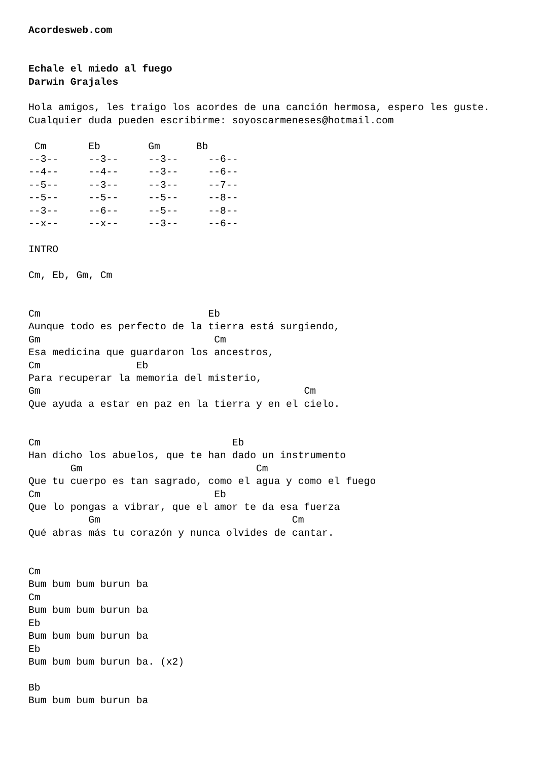Acordesweb.com


Echale el miedo al fuego
Darwin Grajales

Hola amigos, les traigo los acordes de una canción hermosa, espero les guste.
Cualquier duda pueden escribirme: soyoscarmeneses@hotmail.com

 Cm       Eb        Gm      Bb
--3--     --3--     --3--     --6--
--4--     --4--     --3--     --6--
--5--     --3--     --3--     --7--
--5--     --5--     --5--     --8--
--3--     --6--     --5--     --8--
--x--     --x--     --3--     --6--

INTRO

Cm, Eb, Gm, Cm


Cm                            Eb
Aunque todo es perfecto de la tierra está surgiendo,
Gm                             Cm
Esa medicina que guardaron los ancestros,
Cm                Eb
Para recuperar la memoria del misterio,
Gm                                            Cm
Que ayuda a estar en paz en la tierra y en el cielo.


Cm                                Eb
Han dicho los abuelos, que te han dado un instrumento
       Gm                             Cm
Que tu cuerpo es tan sagrado, como el agua y como el fuego
Cm                             Eb
Que lo pongas a vibrar, que el amor te da esa fuerza
          Gm                                Cm
Qué abras más tu corazón y nunca olvides de cantar.


Cm
Bum bum bum burun ba
Cm
Bum bum bum burun ba
Eb
Bum bum bum burun ba
Eb
Bum bum bum burun ba. (x2)

Bb
Bum bum bum burun ba